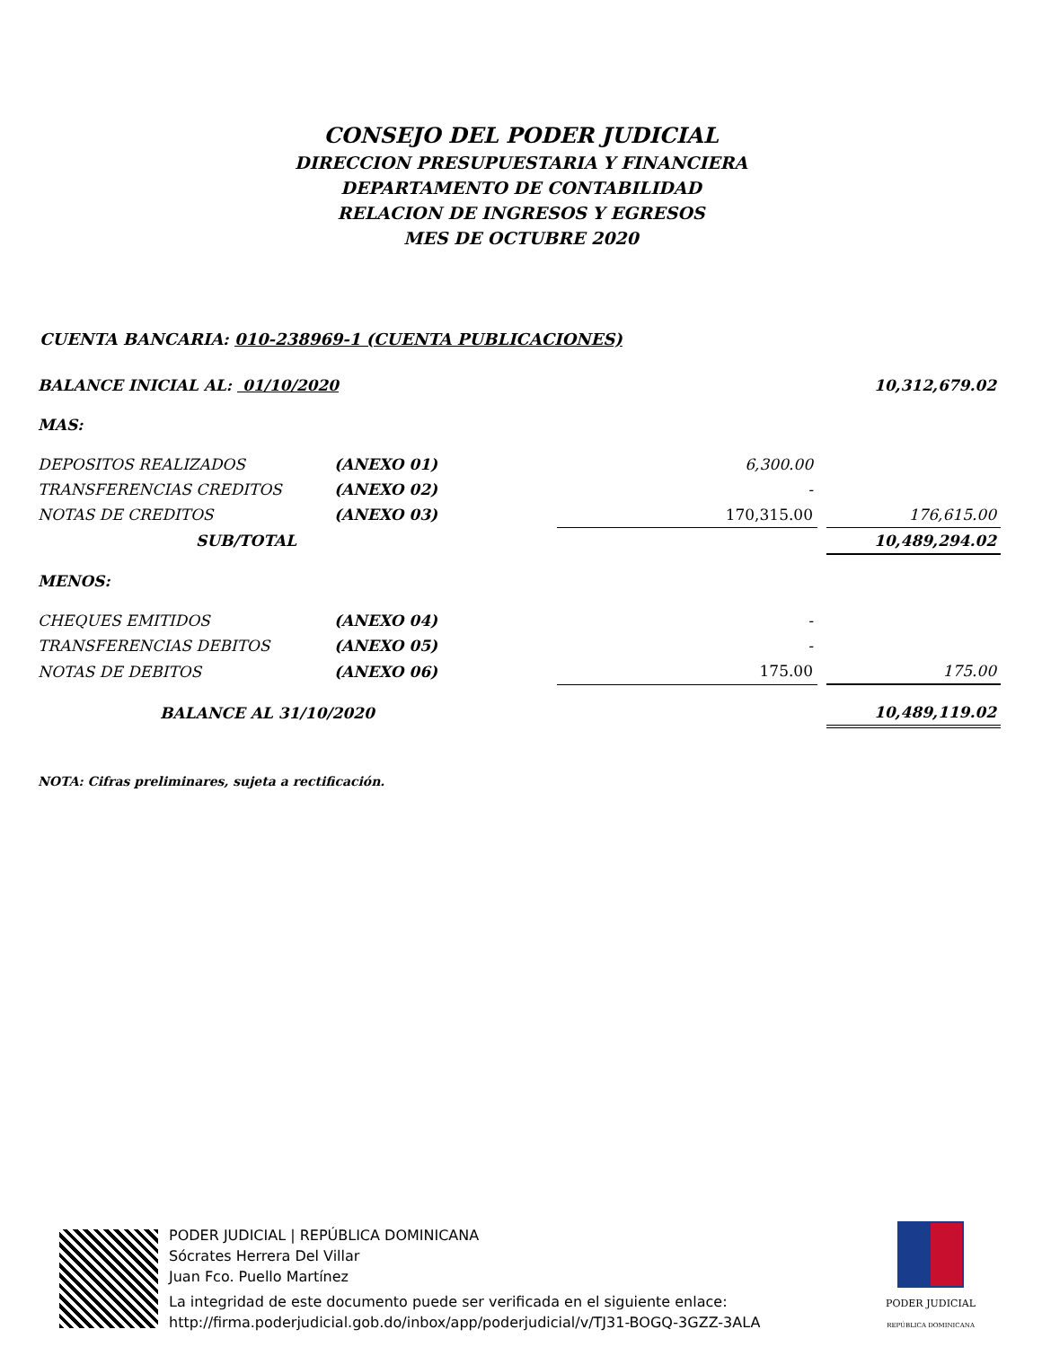CONSEJO DEL PODER JUDICIAL
DIRECCION PRESUPUESTARIA Y FINANCIERA
DEPARTAMENTO DE CONTABILIDAD
RELACION DE INGRESOS Y EGRESOS
MES DE OCTUBRE 2020
CUENTA BANCARIA: 010-238969-1 (CUENTA PUBLICACIONES)
| BALANCE INICIAL AL: 01/10/2020 | | | | 10,312,679.02 |
| MAS: | | | | |
| DEPOSITOS REALIZADOS | (ANEXO 01) | 6,300.00 | | |
| TRANSFERENCIAS CREDITOS | (ANEXO 02) | - | | |
| NOTAS DE CREDITOS | (ANEXO 03) | 170,315.00 | | 176,615.00 |
| SUB/TOTAL | | | | 10,489,294.02 |
| MENOS: | | | | |
| CHEQUES EMITIDOS | (ANEXO 04) | - | | |
| TRANSFERENCIAS DEBITOS | (ANEXO 05) | - | | |
| NOTAS DE DEBITOS | (ANEXO 06) | 175.00 | | 175.00 |
| BALANCE AL 31/10/2020 | | | | 10,489,119.02 |
NOTA: Cifras preliminares, sujeta a rectificación.
PODER JUDICIAL | REPÚBLICA DOMINICANA
Sócrates Herrera Del Villar
Juan Fco. Puello Martínez
La integridad de este documento puede ser verificada en el siguiente enlace:
http://firma.poderjudicial.gob.do/inbox/app/poderjudicial/v/TJ31-BOGQ-3GZZ-3ALA
PODER JUDICIAL
REPÚBLICA DOMINICANA